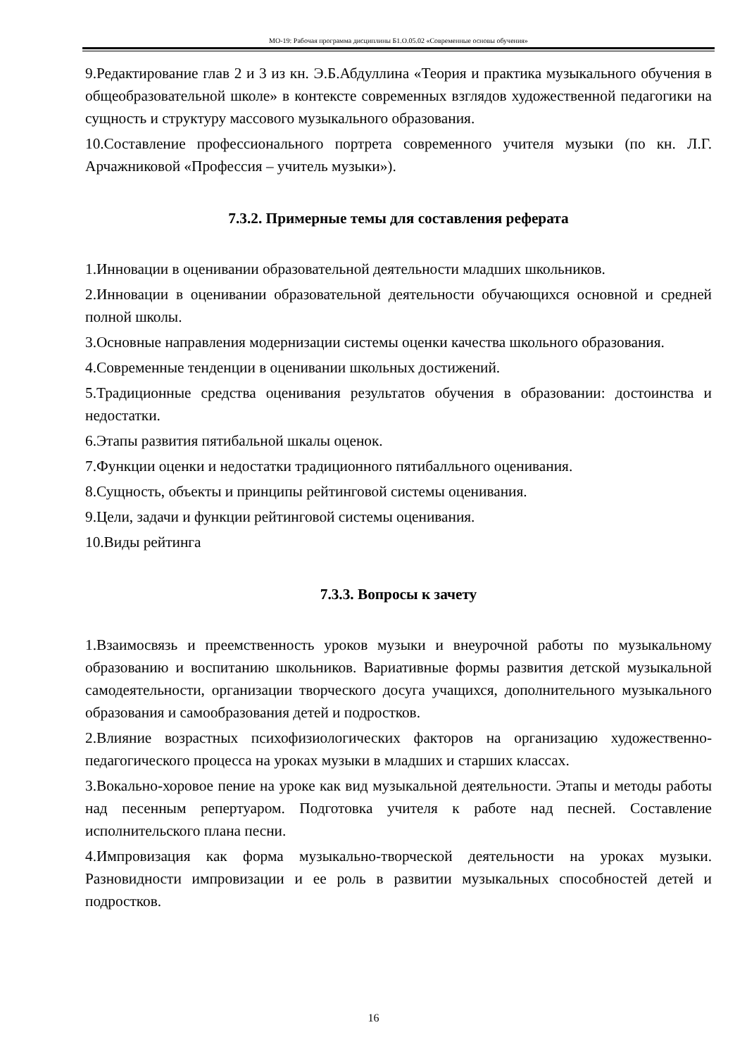МО-19: Рабочая программа дисциплины Б1.О.05.02 «Современные основы обучения»
9.Редактирование глав 2 и 3 из кн. Э.Б.Абдуллина «Теория и практика музыкального обучения в общеобразовательной школе» в контексте современных взглядов художественной педагогики на сущность и структуру массового музыкального образования.
10.Составление профессионального портрета современного учителя музыки (по кн. Л.Г. Арчажниковой «Профессия – учитель музыки»).
7.3.2. Примерные темы для составления реферата
1.Инновации в оценивании образовательной деятельности младших школьников.
2.Инновации в оценивании образовательной деятельности обучающихся основной и средней полной школы.
3.Основные направления модернизации системы оценки качества школьного образования.
4.Современные тенденции в оценивании школьных достижений.
5.Традиционные средства оценивания результатов обучения в образовании: достоинства и недостатки.
6.Этапы развития пятибальной шкалы оценок.
7.Функции оценки и недостатки традиционного пятибалльного оценивания.
8.Сущность, объекты и принципы рейтинговой системы оценивания.
9.Цели, задачи и функции рейтинговой системы оценивания.
10.Виды рейтинга
7.3.3. Вопросы к зачету
1.Взаимосвязь и преемственность уроков музыки и внеурочной работы по музыкальному образованию и воспитанию школьников. Вариативные формы развития детской музыкальной самодеятельности, организации творческого досуга учащихся, дополнительного музыкального образования и самообразования детей и подростков.
2.Влияние возрастных психофизиологических факторов на организацию художественно-педагогического процесса на уроках музыки в младших и старших классах.
3.Вокально-хоровое пение на уроке как вид музыкальной деятельности. Этапы и методы работы над песенным репертуаром. Подготовка учителя к работе над песней. Составление исполнительского плана песни.
4.Импровизация как форма музыкально-творческой деятельности на уроках музыки. Разновидности импровизации и ее роль в развитии музыкальных способностей детей и подростков.
16